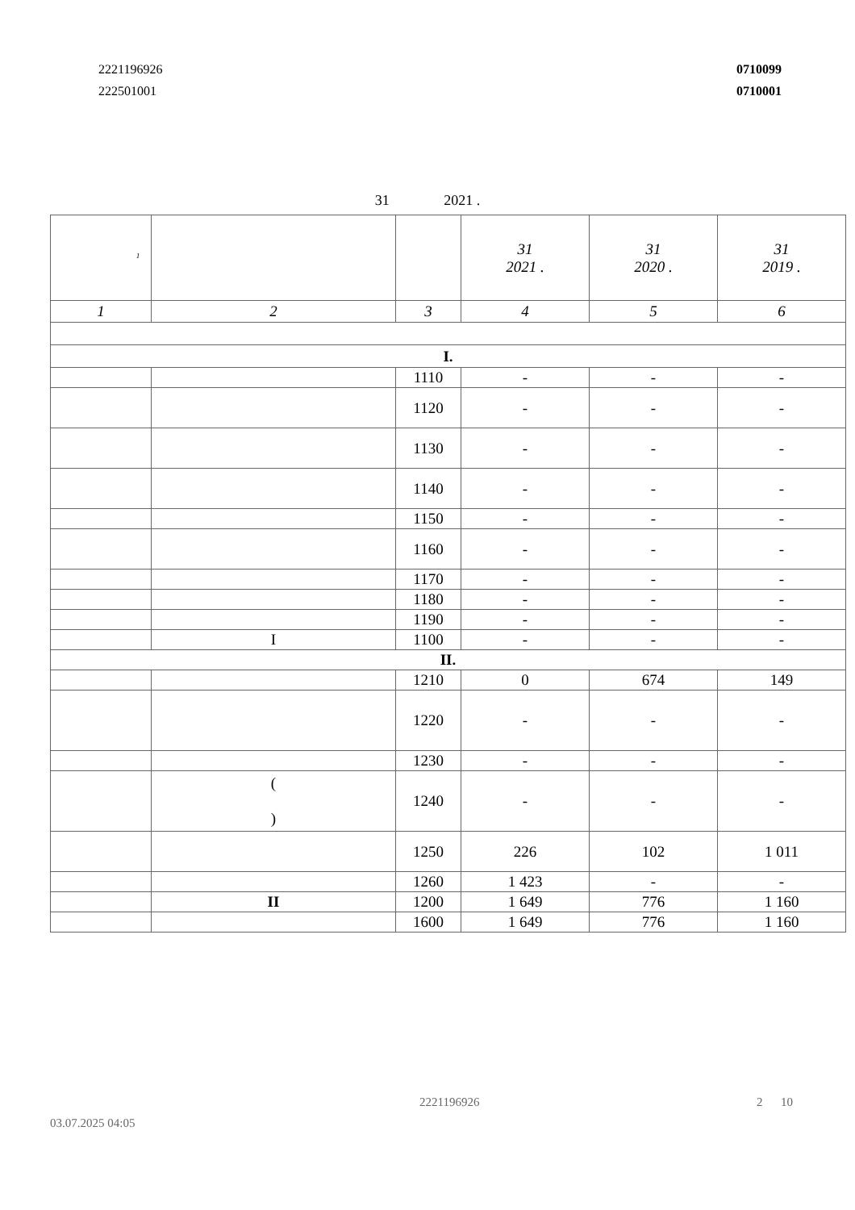0710099
0710001
2221196926
222501001
31 2021 .
| <sup>1</sup> | | | 31 2021 . | 31 2020 . | 31 2019 . |
| --- | --- | --- | --- | --- | --- |
| 1 | 2 | 3 | 4 | 5 | 6 |
| I. | | | | | |
| | | 1110 | - | - | - |
| | | 1120 | - | - | - |
| | | 1130 | - | - | - |
| | | 1140 | - | - | - |
| | | 1150 | - | - | - |
| | | 1160 | - | - | - |
| | | 1170 | - | - | - |
| | | 1180 | - | - | - |
| | | 1190 | - | - | - |
| | I | 1100 | - | - | - |
| II. | | | | | |
| | | 1210 | 0 | 674 | 149 |
| | | 1220 | - | - | - |
| | | 1230 | - | - | - |
| | ( ) | 1240 | - | - | - |
| | | 1250 | 226 | 102 | 1 011 |
| | | 1260 | 1 423 | - | - |
| | II | 1200 | 1 649 | 776 | 1 160 |
| | | 1600 | 1 649 | 776 | 1 160 |
2221196926 2 10
03.07.2025 04:05